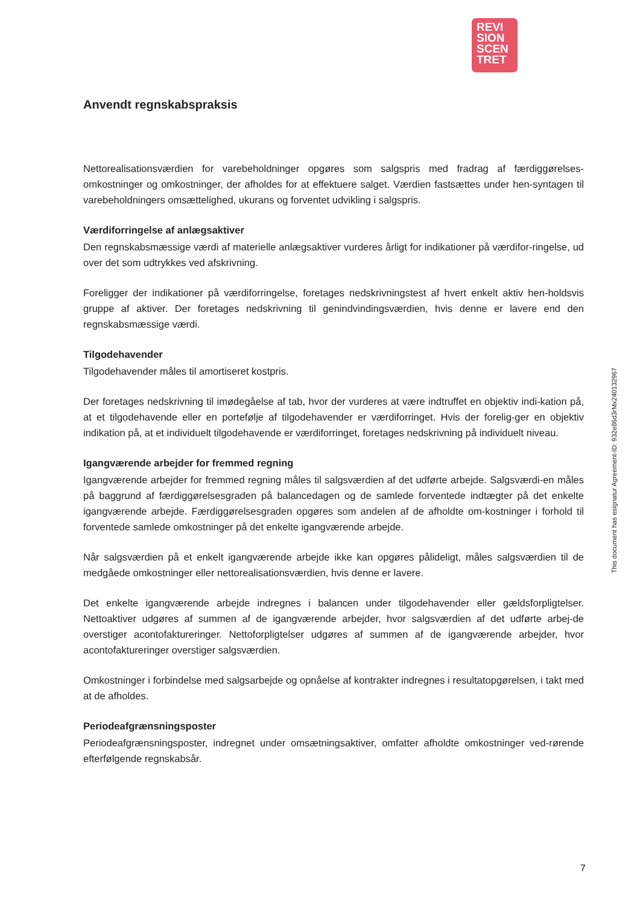REVI
SION
SCEN
TRET
Anvendt regnskabspraksis
Nettorealisationsværdien for varebeholdninger opgøres som salgspris med fradrag af færdiggørelses-omkostninger og omkostninger, der afholdes for at effektuere salget. Værdien fastsættes under hen-syntagen til varebeholdningers omsættelighed, ukurans og forventet udvikling i salgspris.
Værdiforringelse af anlægsaktiver
Den regnskabsmæssige værdi af materielle anlægsaktiver vurderes årligt for indikationer på værdifor-ringelse, ud over det som udtrykkes ved afskrivning.
Foreligger der indikationer på værdiforringelse, foretages nedskrivningstest af hvert enkelt aktiv hen-holdsvis gruppe af aktiver. Der foretages nedskrivning til genindvindingsværdien, hvis denne er lavere end den regnskabsmæssige værdi.
Tilgodehavender
Tilgodehavender måles til amortiseret kostpris.
Der foretages nedskrivning til imødegåelse af tab, hvor der vurderes at være indtruffet en objektiv indi-kation på, at et tilgodehavende eller en portefølje af tilgodehavender er værdiforringet. Hvis der forelig-ger en objektiv indikation på, at et individuelt tilgodehavende er værdiforringet, foretages nedskrivning på individuelt niveau.
Igangværende arbejder for fremmed regning
Igangværende arbejder for fremmed regning måles til salgsværdien af det udførte arbejde. Salgsværdi-en måles på baggrund af færdiggørelsesgraden på balancedagen og de samlede forventede indtægter på det enkelte igangværende arbejde. Færdiggørelsesgraden opgøres som andelen af de afholdte om-kostninger i forhold til forventede samlede omkostninger på det enkelte igangværende arbejde.
Når salgsværdien på et enkelt igangværende arbejde ikke kan opgøres pålideligt, måles salgsværdien til de medgåede omkostninger eller nettorealisationsværdien, hvis denne er lavere.
Det enkelte igangværende arbejde indregnes i balancen under tilgodehavender eller gældsforpligtelser. Nettoaktiver udgøres af summen af de igangværende arbejder, hvor salgsværdien af det udførte arbej-de overstiger acontofaktureringer. Nettoforpligtelser udgøres af summen af de igangværende arbejder, hvor acontofaktureringer overstiger salgsværdien.
Omkostninger i forbindelse med salgsarbejde og opnåelse af kontrakter indregnes i resultatopgørelsen, i takt med at de afholdes.
Periodeafgrænsningsposter
Periodeafgrænsningsposter, indregnet under omsætningsaktiver, omfatter afholdte omkostninger ved-rørende efterfølgende regnskabsår.
This document has esignatur Agreement-ID: 932e86d3rMx240132967
7